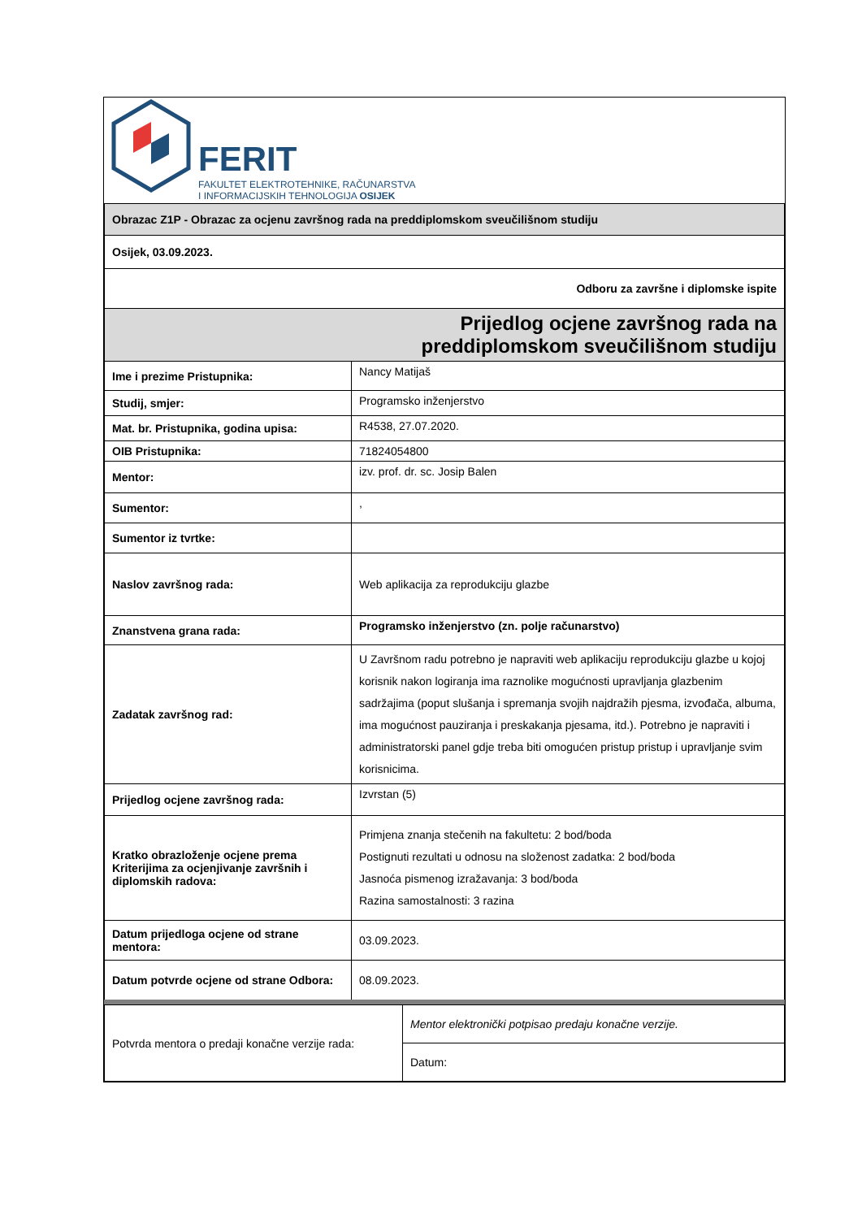FERIT
FAKULTET ELEKTROTEHNIKE, RAČUNARSTVA
I INFORMACIJSKIH TEHNOLOGIJA OSIJEK
| Obrazac Z1P - Obrazac za ocjenu završnog rada na preddiplomskom sveučilišnom studiju | |
| Osijek, 03.09.2023. | |
| Odboru za završne i diplomske ispite | |
| Prijedlog ocjene završnog rada na preddiplomskom sveučilišnom studiju | |
| Ime i prezime Pristupnika: | Nancy Matijaš |
| Studij, smjer: | Programsko inženjerstvo |
| Mat. br. Pristupnika, godina upisa: | R4538, 27.07.2020. |
| OIB Pristupnika: | 71824054800 |
| Mentor: | izv. prof. dr. sc. Josip Balen |
| Sumentor: | , |
| Sumentor iz tvrtke: | |
| Naslov završnog rada: | Web aplikacija za reprodukciju glazbe |
| Znanstvena grana rada: | Programsko inženjerstvo (zn. polje računarstvo) |
| Zadatak završnog rad: | U Završnom radu potrebno je napraviti web aplikaciju reprodukciju glazbe u kojoj korisnik nakon logiranja ima raznolike mogućnosti upravljanja glazbenim sadržajima (poput slušanja i spremanja svojih najdražih pjesma, izvođača, albuma, ima mogućnost pauziranja i preskakanja pjesama, itd.). Potrebno je napraviti i administratorski panel gdje treba biti omogućen pristup pristup i upravljanje svim korisnicima. |
| Prijedlog ocjene završnog rada: | Izvrstan (5) |
| Kratko obrazloženje ocjene prema Kriterijima za ocjenjivanje završnih i diplomskih radova: | Primjena znanja stečenih na fakultetu: 2 bod/boda Postignuti rezultati u odnosu na složenost zadatka: 2 bod/boda Jasnoća pismenog izražavanja: 3 bod/boda Razina samostalnosti: 3 razina |
| Datum prijedloga ocjene od strane mentora: | 03.09.2023. |
| Datum potvrde ocjene od strane Odbora: | 08.09.2023. |
| Potvrda mentora o predaji konačne verzije rada: | Mentor elektronički potpisao predaju konačne verzije. |
| | Datum: |